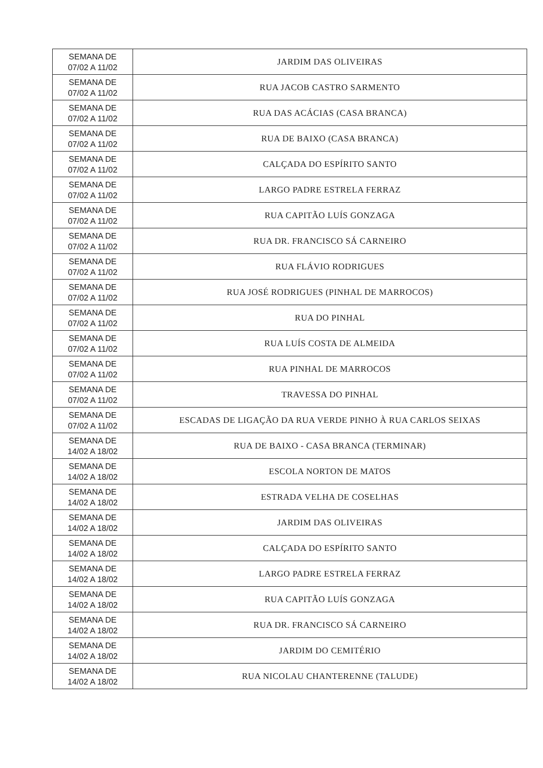| SEMANA DE 07/02 A 11/02 | JARDIM DAS OLIVEIRAS |
| SEMANA DE 07/02 A 11/02 | RUA JACOB CASTRO SARMENTO |
| SEMANA DE 07/02 A 11/02 | RUA DAS ACÁCIAS (CASA BRANCA) |
| SEMANA DE 07/02 A 11/02 | RUA DE BAIXO (CASA BRANCA) |
| SEMANA DE 07/02 A 11/02 | CALÇADA DO ESPÍRITO SANTO |
| SEMANA DE 07/02 A 11/02 | LARGO PADRE ESTRELA FERRAZ |
| SEMANA DE 07/02 A 11/02 | RUA CAPITÃO LUÍS GONZAGA |
| SEMANA DE 07/02 A 11/02 | RUA DR. FRANCISCO SÁ CARNEIRO |
| SEMANA DE 07/02 A 11/02 | RUA FLÁVIO RODRIGUES |
| SEMANA DE 07/02 A 11/02 | RUA JOSÉ RODRIGUES (PINHAL DE MARROCOS) |
| SEMANA DE 07/02 A 11/02 | RUA DO PINHAL |
| SEMANA DE 07/02 A 11/02 | RUA LUÍS COSTA DE ALMEIDA |
| SEMANA DE 07/02 A 11/02 | RUA PINHAL DE MARROCOS |
| SEMANA DE 07/02 A 11/02 | TRAVESSA DO PINHAL |
| SEMANA DE 07/02 A 11/02 | ESCADAS DE LIGAÇÃO DA RUA VERDE PINHO À RUA CARLOS SEIXAS |
| SEMANA DE 14/02 A 18/02 | RUA DE BAIXO - CASA BRANCA (TERMINAR) |
| SEMANA DE 14/02 A 18/02 | ESCOLA NORTON DE MATOS |
| SEMANA DE 14/02 A 18/02 | ESTRADA VELHA DE COSELHAS |
| SEMANA DE 14/02 A 18/02 | JARDIM DAS OLIVEIRAS |
| SEMANA DE 14/02 A 18/02 | CALÇADA DO ESPÍRITO SANTO |
| SEMANA DE 14/02 A 18/02 | LARGO PADRE ESTRELA FERRAZ |
| SEMANA DE 14/02 A 18/02 | RUA CAPITÃO LUÍS GONZAGA |
| SEMANA DE 14/02 A 18/02 | RUA DR. FRANCISCO SÁ CARNEIRO |
| SEMANA DE 14/02 A 18/02 | JARDIM DO CEMITÉRIO |
| SEMANA DE 14/02 A 18/02 | RUA NICOLAU CHANTERENNE (TALUDE) |